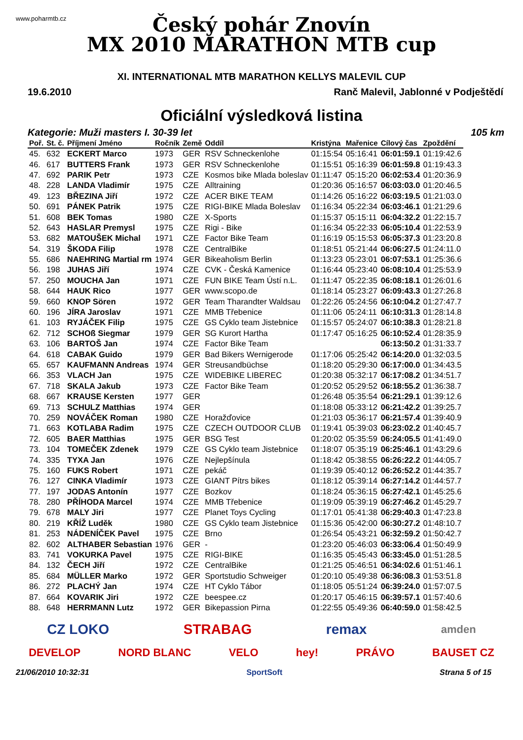www.poharmtb.cz
Český pohár Znovín
MX 2010 MARATHON MTB cup
XI. INTERNATIONAL MTB MARATHON KELLYS MALEVIL CUP
19.6.2010 Ranč Malevil, Jablonné v Podještědí
Oficiální výsledková listina
Kategorie: Muži masters I. 30-39 let 105 km
| Poř. | St. č. | Příjmení Jméno | Ročník | Země | Oddíl | Kristýna | Mařenice | Cílový čas | Zpoždění |
| --- | --- | --- | --- | --- | --- | --- | --- | --- | --- |
| 45. | 632 | ECKERT Marco | 1973 | GER | RSV Schneckenlohe | 01:15:54 | 05:16:41 | 06:01:59.1 | 01:19:42.6 |
| 46. | 617 | BUTTERS Frank | 1973 | GER | RSV Schneckenlohe | 01:15:51 | 05:16:39 | 06:01:59.8 | 01:19:43.3 |
| 47. | 692 | PARIK Petr | 1973 | CZE | Kosmos bike Mlada boleslav | 01:11:47 | 05:15:20 | 06:02:53.4 | 01:20:36.9 |
| 48. | 228 | LANDA Vladimír | 1975 | CZE | Alltraining | 01:20:36 | 05:16:57 | 06:03:03.0 | 01:20:46.5 |
| 49. | 123 | BŘEZINA Jiří | 1972 | CZE | ACER BIKE TEAM | 01:14:26 | 05:16:22 | 06:03:19.5 | 01:21:03.0 |
| 50. | 691 | PÁNEK Patrik | 1975 | CZE | RIGI-BIKE Mlada Boleslav | 01:16:34 | 05:22:34 | 06:03:46.1 | 01:21:29.6 |
| 51. | 608 | BEK Tomas | 1980 | CZE | X-Sports | 01:15:37 | 05:15:11 | 06:04:32.2 | 01:22:15.7 |
| 52. | 643 | HASLAR Premysl | 1975 | CZE | Rigi - Bike | 01:16:34 | 05:22:33 | 06:05:10.4 | 01:22:53.9 |
| 53. | 682 | MATOUŠEK Michal | 1971 | CZE | Factor Bike Team | 01:16:19 | 05:15:53 | 06:05:37.3 | 01:23:20.8 |
| 54. | 319 | ŠKODA Filip | 1978 | CZE | CentralBike | 01:18:51 | 05:21:44 | 06:06:27.5 | 01:24:11.0 |
| 55. | 686 | NAEHRING Martial rm | 1974 | GER | Bikeaholism Berlin | 01:13:23 | 05:23:01 | 06:07:53.1 | 01:25:36.6 |
| 56. | 198 | JUHAS Jiří | 1974 | CZE | CVK - Česká Kamenice | 01:16:44 | 05:23:40 | 06:08:10.4 | 01:25:53.9 |
| 57. | 250 | MOUCHA Jan | 1971 | CZE | FUN BIKE Team Ústí n.L. | 01:11:47 | 05:22:35 | 06:08:18.1 | 01:26:01.6 |
| 58. | 644 | HAUK Rico | 1977 | GER | www.scopo.de | 01:18:14 | 05:23:27 | 06:09:43.3 | 01:27:26.8 |
| 59. | 660 | KNOP Sören | 1972 | GER | Team Tharandter Waldsau | 01:22:26 | 05:24:56 | 06:10:04.2 | 01:27:47.7 |
| 60. | 196 | JÍRA Jaroslav | 1971 | CZE | MMB Třebenice | 01:11:06 | 05:24:11 | 06:10:31.3 | 01:28:14.8 |
| 61. | 103 | RYJÁČEK Filip | 1975 | CZE | GS Cyklo team Jistebnice | 01:15:57 | 05:24:07 | 06:10:38.3 | 01:28:21.8 |
| 62. | 712 | SCHOß Siegmar | 1979 | GER | SG Kurort Hartha | 01:17:47 | 05:16:25 | 06:10:52.4 | 01:28:35.9 |
| 63. | 106 | BARTOŠ Jan | 1974 | CZE | Factor Bike Team | | | 06:13:50.2 | 01:31:33.7 |
| 64. | 618 | CABAK Guido | 1979 | GER | Bad Bikers Wernigerode | 01:17:06 | 05:25:42 | 06:14:20.0 | 01:32:03.5 |
| 65. | 657 | KAUFMANN Andreas | 1974 | GER | Streusandbüchse | 01:18:20 | 05:29:30 | 06:17:00.0 | 01:34:43.5 |
| 66. | 353 | VLACH Jan | 1975 | CZE | WIDEBIKE LIBEREC | 01:20:38 | 05:32:17 | 06:17:08.2 | 01:34:51.7 |
| 67. | 718 | SKALA Jakub | 1973 | CZE | Factor Bike Team | 01:20:52 | 05:29:52 | 06:18:55.2 | 01:36:38.7 |
| 68. | 667 | KRAUSE Kersten | 1977 | GER | | 01:26:48 | 05:35:54 | 06:21:29.1 | 01:39:12.6 |
| 69. | 713 | SCHULZ Matthias | 1974 | GER | | 01:18:08 | 05:33:12 | 06:21:42.2 | 01:39:25.7 |
| 70. | 259 | NOVÁČEK Roman | 1980 | CZE | Horažďovice | 01:21:03 | 05:36:17 | 06:21:57.4 | 01:39:40.9 |
| 71. | 663 | KOTLABA Radim | 1975 | CZE | CZECH OUTDOOR CLUB | 01:19:41 | 05:39:03 | 06:23:02.2 | 01:40:45.7 |
| 72. | 605 | BAER Matthias | 1975 | GER | BSG Test | 01:20:02 | 05:35:59 | 06:24:05.5 | 01:41:49.0 |
| 73. | 104 | TOMEČEK Zdenek | 1979 | CZE | GS Cyklo team Jistebnice | 01:18:07 | 05:35:19 | 06:25:46.1 | 01:43:29.6 |
| 74. | 335 | TYXA Jan | 1976 | CZE | Nejlepšínula | 01:18:42 | 05:38:55 | 06:26:22.2 | 01:44:05.7 |
| 75. | 160 | FUKS Robert | 1971 | CZE | pekáč | 01:19:39 | 05:40:12 | 06:26:52.2 | 01:44:35.7 |
| 76. | 127 | CINKA Vladimír | 1973 | CZE | GIANT Pítrs bikes | 01:18:12 | 05:39:14 | 06:27:14.2 | 01:44:57.7 |
| 77. | 197 | JODAS Antonín | 1977 | CZE | Bozkov | 01:18:24 | 05:36:15 | 06:27:42.1 | 01:45:25.6 |
| 78. | 280 | PŘÍHODA Marcel | 1974 | CZE | MMB Třebenice | 01:19:09 | 05:39:19 | 06:27:46.2 | 01:45:29.7 |
| 79. | 678 | MALY Jiri | 1977 | CZE | Planet Toys Cycling | 01:17:01 | 05:41:38 | 06:29:40.3 | 01:47:23.8 |
| 80. | 219 | KŘÍŽ Luděk | 1980 | CZE | GS Cyklo team Jistebnice | 01:15:36 | 05:42:00 | 06:30:27.2 | 01:48:10.7 |
| 81. | 253 | NÁDENÍČEK Pavel | 1975 | CZE | Brno | 01:26:54 | 05:43:21 | 06:32:59.2 | 01:50:42.7 |
| 82. | 602 | ALTHABER Sebastian | 1976 | GER | - | 01:23:20 | 05:46:03 | 06:33:06.4 | 01:50:49.9 |
| 83. | 741 | VOKURKA Pavel | 1975 | CZE | RIGI-BIKE | 01:16:35 | 05:45:43 | 06:33:45.0 | 01:51:28.5 |
| 84. | 132 | ČECH Jiří | 1972 | CZE | CentralBike | 01:21:25 | 05:46:51 | 06:34:02.6 | 01:51:46.1 |
| 85. | 684 | MÜLLER Marko | 1972 | GER | Sportstudio Schweiger | 01:20:10 | 05:49:38 | 06:36:08.3 | 01:53:51.8 |
| 86. | 272 | PLACHÝ Jan | 1974 | CZE | HT Cyklo Tábor | 01:18:05 | 05:51:24 | 06:39:24.0 | 01:57:07.5 |
| 87. | 664 | KOVARIK Jiri | 1972 | CZE | beespee.cz | 01:20:17 | 05:46:15 | 06:39:57.1 | 01:57:40.6 |
| 88. | 648 | HERRMANN Lutz | 1972 | GER | Bikepassion Pirna | 01:22:55 | 05:49:36 | 06:40:59.0 | 01:58:42.5 |
CZ LOKO STRABAG remax amden
DEVELOP NORD BLANC VELO hey! PRÁVO BAUSET CZ
21/06/2010 10:32:31 SportSoft Strana 5 of 15